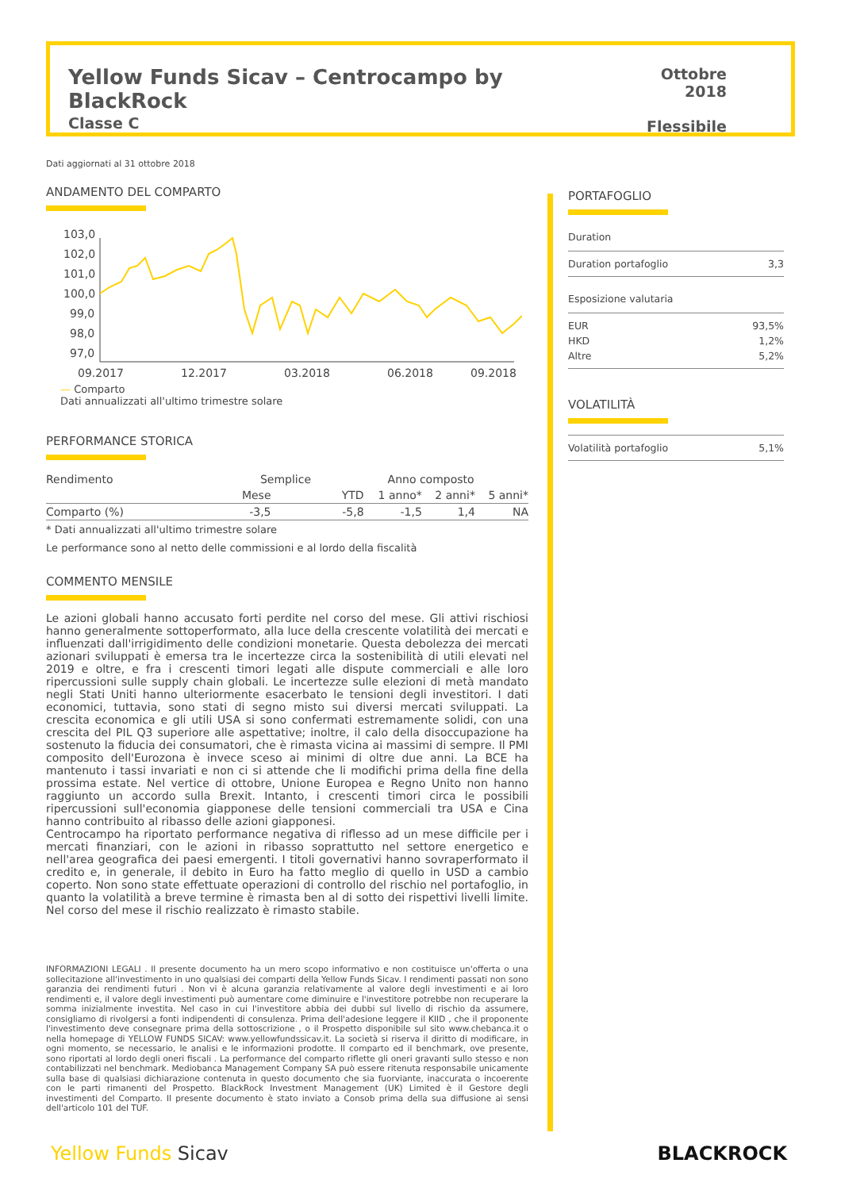Yellow Funds Sicav – Centrocampo by BlackRock
Classe C
Ottobre 2018
Flessibile
Dati aggiornati al 31 ottobre 2018
ANDAMENTO DEL COMPARTO
103,0
102,0
101,0
100,0
99,0
98,0
97,0
09.2017
12.2017
03.2018
06.2018
09.2018
— Comparto
Dati annualizzati all'ultimo trimestre solare
PERFORMANCE STORICA
| Rendimento | Semplice | | Anno composto | | |
| --- | --- | --- | --- | --- | --- |
| | Mese | YTD | 1 anno* | 2 anni* | 5 anni* |
| Comparto (%) | -3,5 | -5,8 | -1,5 | 1,4 | NA |
* Dati annualizzati all'ultimo trimestre solare
Le performance sono al netto delle commissioni e al lordo della fiscalità
COMMENTO MENSILE
Le azioni globali hanno accusato forti perdite nel corso del mese. Gli attivi rischiosi hanno generalmente sottoperformato, alla luce della crescente volatilità dei mercati e influenzati dall'irrigidimento delle condizioni monetarie. Questa debolezza dei mercati azionari sviluppati è emersa tra le incertezze circa la sostenibilità di utili elevati nel 2019 e oltre, e fra i crescenti timori legati alle dispute commerciali e alle loro ripercussioni sulle supply chain globali. Le incertezze sulle elezioni di metà mandato negli Stati Uniti hanno ulteriormente esacerbato le tensioni degli investitori. I dati economici, tuttavia, sono stati di segno misto sui diversi mercati sviluppati. La crescita economica e gli utili USA si sono confermati estremamente solidi, con una crescita del PIL Q3 superiore alle aspettative; inoltre, il calo della disoccupazione ha sostenuto la fiducia dei consumatori, che è rimasta vicina ai massimi di sempre. Il PMI composito dell'Eurozona è invece sceso ai minimi di oltre due anni. La BCE ha mantenuto i tassi invariati e non ci si attende che li modifichi prima della fine della prossima estate. Nel vertice di ottobre, Unione Europea e Regno Unito non hanno raggiunto un accordo sulla Brexit. Intanto, i crescenti timori circa le possibili ripercussioni sull'economia giapponese delle tensioni commerciali tra USA e Cina hanno contribuito al ribasso delle azioni giapponesi.
Centrocampo ha riportato performance negativa di riflesso ad un mese difficile per i mercati finanziari, con le azioni in ribasso soprattutto nel settore energetico e nell'area geografica dei paesi emergenti. I titoli governativi hanno sovraperformato il credito e, in generale, il debito in Euro ha fatto meglio di quello in USD a cambio coperto. Non sono state effettuate operazioni di controllo del rischio nel portafoglio, in quanto la volatilità a breve termine è rimasta ben al di sotto dei rispettivi livelli limite. Nel corso del mese il rischio realizzato è rimasto stabile.
INFORMAZIONI LEGALI . Il presente documento ha un mero scopo informativo e non costituisce un'offerta o una sollecitazione all'investimento in uno qualsiasi dei comparti della Yellow Funds Sicav. I rendimenti passati non sono garanzia dei rendimenti futuri . Non vi è alcuna garanzia relativamente al valore degli investimenti e ai loro rendimenti e, il valore degli investimenti può aumentare come diminuire e l'investitore potrebbe non recuperare la somma inizialmente investita. Nel caso in cui l'investitore abbia dei dubbi sul livello di rischio da assumere, consigliamo di rivolgersi a fonti indipendenti di consulenza. Prima dell'adesione leggere il KIID , che il proponente l'investimento deve consegnare prima della sottoscrizione , o il Prospetto disponibile sul sito www.chebanca.it o nella homepage di YELLOW FUNDS SICAV: www.yellowfundssicav.it. La società si riserva il diritto di modificare, in ogni momento, se necessario, le analisi e le informazioni prodotte. Il comparto ed il benchmark, ove presente, sono riportati al lordo degli oneri fiscali . La performance del comparto riflette gli oneri gravanti sullo stesso e non contabilizzati nel benchmark. Mediobanca Management Company SA può essere ritenuta responsabile unicamente sulla base di qualsiasi dichiarazione contenuta in questo documento che sia fuorviante, inaccurata o incoerente con le parti rimanenti del Prospetto. BlackRock Investment Management (UK) Limited è il Gestore degli investimenti del Comparto. Il presente documento è stato inviato a Consob prima della sua diffusione ai sensi dell'articolo 101 del TUF.
PORTAFOGLIO
Duration
Duration portafoglio 3,3
Esposizione valutaria
EUR 93,5%
HKD 1,2%
Altre 5,2%
VOLATILITÀ
Volatilità portafoglio 5,1%
Yellow Funds Sicav BLACKROCK